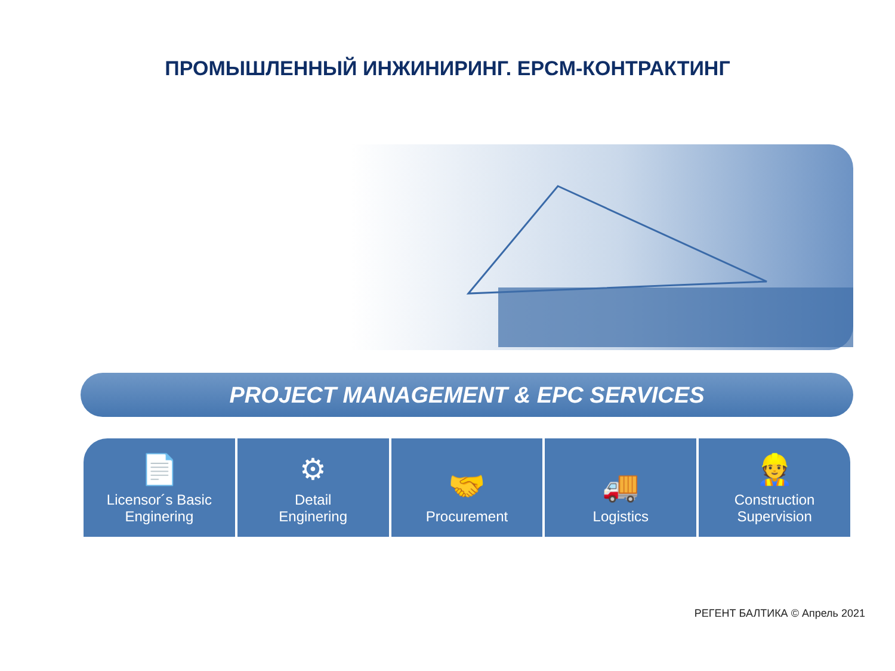ПРОМЫШЛЕННЫЙ ИНЖИНИРИНГ. EPCM-КОНТРАКТИНГ
PROJECT MANAGEMENT & EPC SERVICES
📄
Licensor´s Basic
Enginering
⚙
Detail
Enginering
🤝
Procurement
🚚
Logistics
👷
Construction
Supervision
РЕГЕНТ БАЛТИКА © Апрель 2021